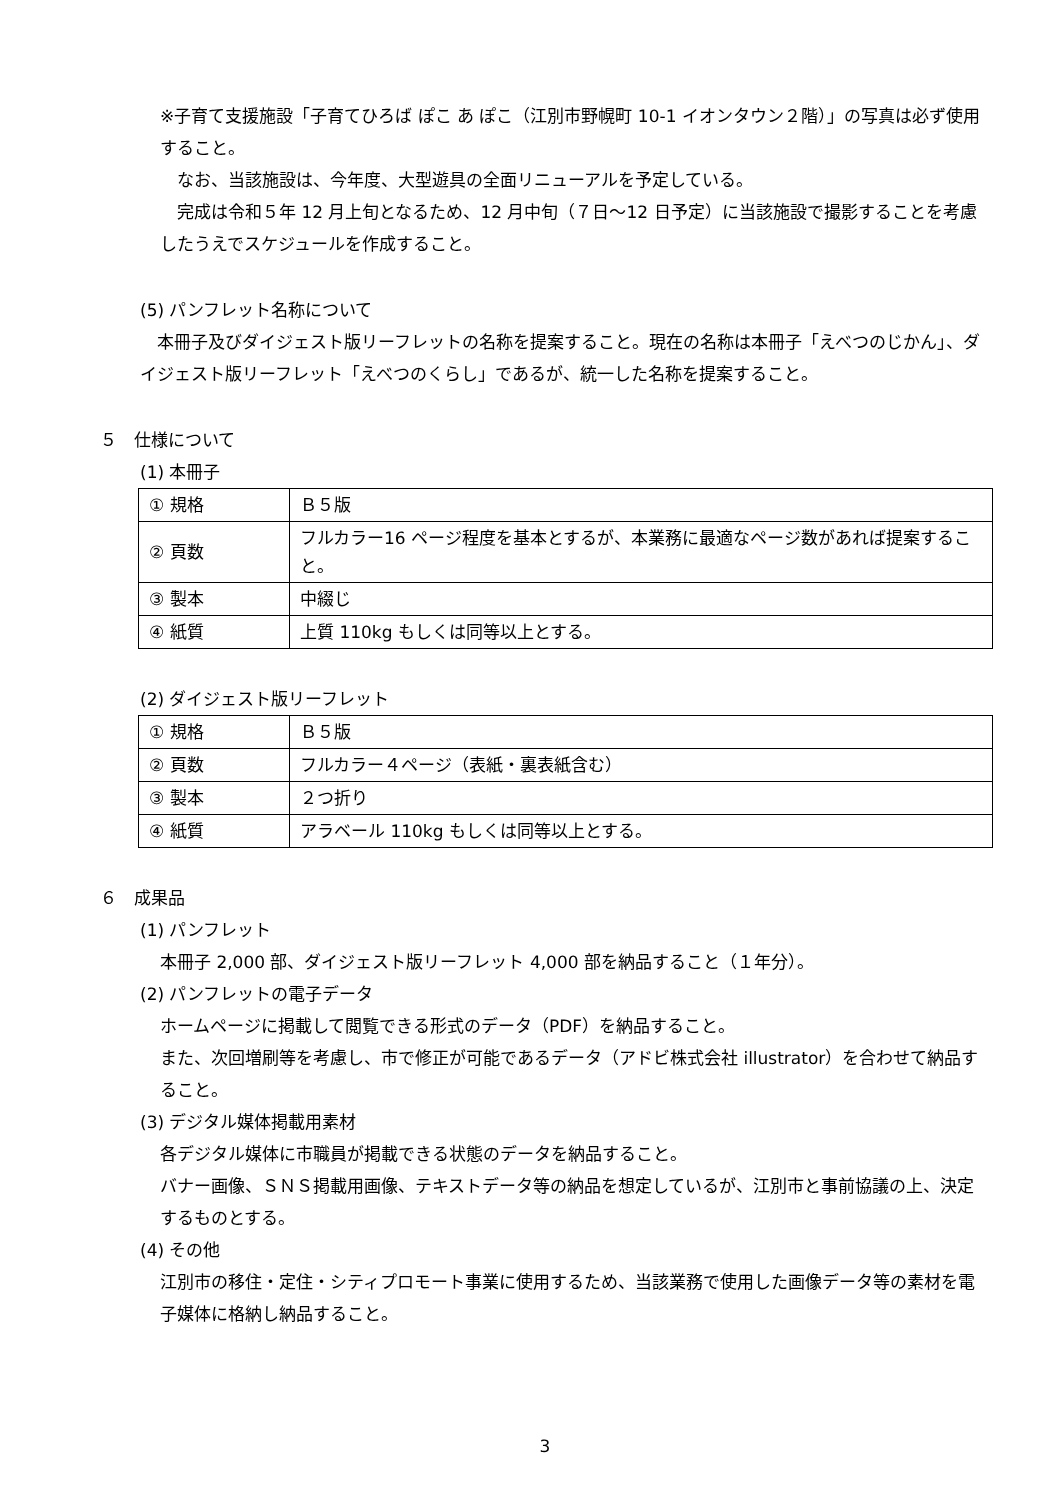※子育て支援施設「子育てひろば ぽこ あ ぽこ（江別市野幌町 10-1 イオンタウン２階）」の写真は必ず使用すること。
　なお、当該施設は、今年度、大型遊具の全面リニューアルを予定している。
　完成は令和５年 12 月上旬となるため、12 月中旬（７日～12 日予定）に当該施設で撮影することを考慮したうえでスケジュールを作成すること。
(5) パンフレット名称について
　本冊子及びダイジェスト版リーフレットの名称を提案すること。現在の名称は本冊子「えべつのじかん」、ダイジェスト版リーフレット「えべつのくらし」であるが、統一した名称を提案すること。
５　仕様について
(1) 本冊子
| ① 規格 | Ｂ５版 |
| ② 頁数 | フルカラー16 ページ程度を基本とするが、本業務に最適なページ数があれば提案すること。 |
| ③ 製本 | 中綴じ |
| ④ 紙質 | 上質 110kg もしくは同等以上とする。 |
(2) ダイジェスト版リーフレット
| ① 規格 | Ｂ５版 |
| ② 頁数 | フルカラー４ページ（表紙・裏表紙含む） |
| ③ 製本 | ２つ折り |
| ④ 紙質 | アラベール 110kg もしくは同等以上とする。 |
６　成果品
(1) パンフレット
本冊子 2,000 部、ダイジェスト版リーフレット 4,000 部を納品すること（１年分）。
(2) パンフレットの電子データ
ホームページに掲載して閲覧できる形式のデータ（PDF）を納品すること。
また、次回増刷等を考慮し、市で修正が可能であるデータ（アドビ株式会社 illustrator）を合わせて納品すること。
(3) デジタル媒体掲載用素材
各デジタル媒体に市職員が掲載できる状態のデータを納品すること。
バナー画像、ＳＮＳ掲載用画像、テキストデータ等の納品を想定しているが、江別市と事前協議の上、決定するものとする。
(4) その他
江別市の移住・定住・シティプロモート事業に使用するため、当該業務で使用した画像データ等の素材を電子媒体に格納し納品すること。
3